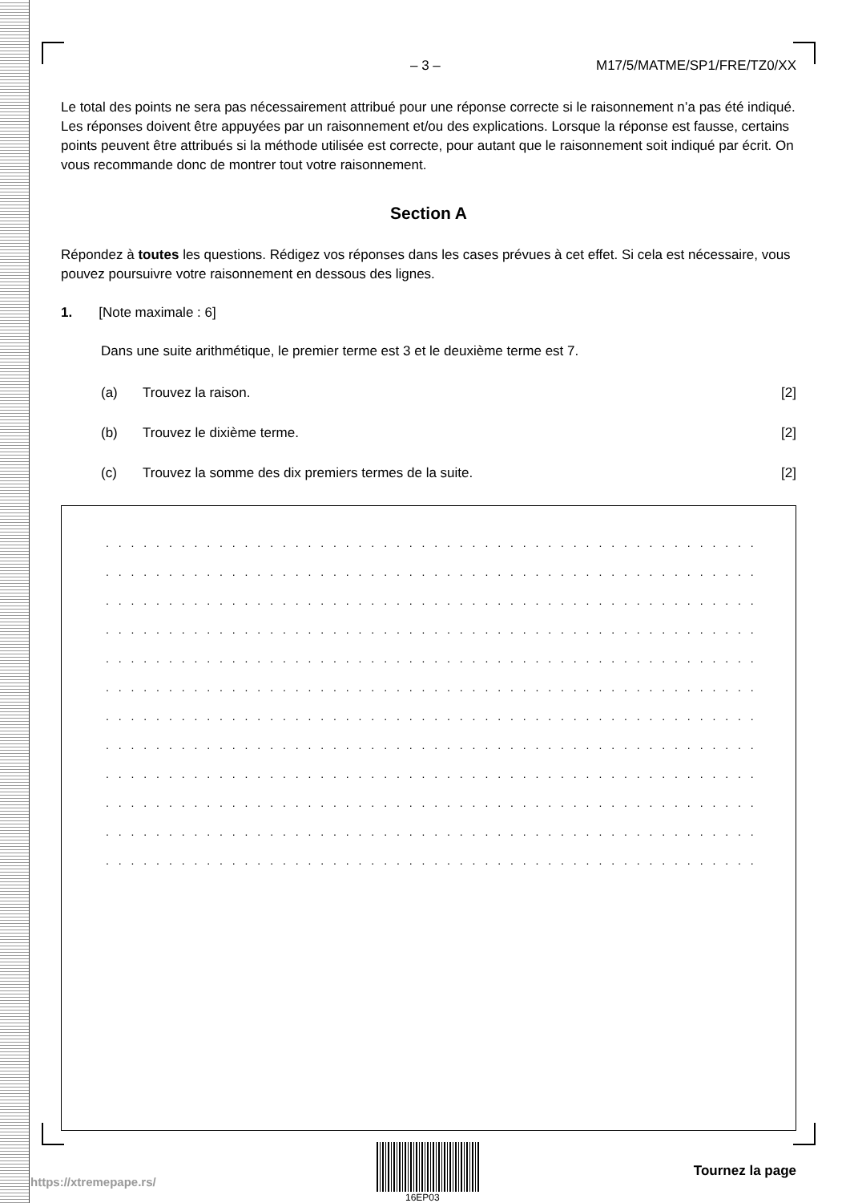– 3 – M17/5/MATME/SP1/FRE/TZ0/XX
Le total des points ne sera pas nécessairement attribué pour une réponse correcte si le raisonnement n’a pas été indiqué. Les réponses doivent être appuyées par un raisonnement et/ou des explications. Lorsque la réponse est fausse, certains points peuvent être attribués si la méthode utilisée est correcte, pour autant que le raisonnement soit indiqué par écrit. On vous recommande donc de montrer tout votre raisonnement.
Section A
Répondez à toutes les questions. Rédigez vos réponses dans les cases prévues à cet effet. Si cela est nécessaire, vous pouvez poursuivre votre raisonnement en dessous des lignes.
1. [Note maximale : 6]
Dans une suite arithmétique, le premier terme est 3 et le deuxième terme est 7.
(a) Trouvez la raison. [2]
(b) Trouvez le dixième terme. [2]
(c) Trouvez la somme des dix premiers termes de la suite. [2]
. . . . . . . . . . . . . . . . . . . . . . . . . . . . . . . . . . . . . . . . . . . . . . . . . . . . . . . . . . . . . . . . . . .
. . . . . . . . . . . . . . . . . . . . . . . . . . . . . . . . . . . . . . . . . . . . . . . . . . . . . . . . . . . . . . . . . . .
. . . . . . . . . . . . . . . . . . . . . . . . . . . . . . . . . . . . . . . . . . . . . . . . . . . . . . . . . . . . . . . . . . .
. . . . . . . . . . . . . . . . . . . . . . . . . . . . . . . . . . . . . . . . . . . . . . . . . . . . . . . . . . . . . . . . . . .
. . . . . . . . . . . . . . . . . . . . . . . . . . . . . . . . . . . . . . . . . . . . . . . . . . . . . . . . . . . . . . . . . . .
. . . . . . . . . . . . . . . . . . . . . . . . . . . . . . . . . . . . . . . . . . . . . . . . . . . . . . . . . . . . . . . . . . .
. . . . . . . . . . . . . . . . . . . . . . . . . . . . . . . . . . . . . . . . . . . . . . . . . . . . . . . . . . . . . . . . . . .
. . . . . . . . . . . . . . . . . . . . . . . . . . . . . . . . . . . . . . . . . . . . . . . . . . . . . . . . . . . . . . . . . . .
. . . . . . . . . . . . . . . . . . . . . . . . . . . . . . . . . . . . . . . . . . . . . . . . . . . . . . . . . . . . . . . . . . .
. . . . . . . . . . . . . . . . . . . . . . . . . . . . . . . . . . . . . . . . . . . . . . . . . . . . . . . . . . . . . . . . . . .
. . . . . . . . . . . . . . . . . . . . . . . . . . . . . . . . . . . . . . . . . . . . . . . . . . . . . . . . . . . . . . . . . . .
. . . . . . . . . . . . . . . . . . . . . . . . . . . . . . . . . . . . . . . . . . . . . . . . . . . . . . . . . . . . . . . . . . .
16EP03
Tournez la page
https://xtremepape.rs/